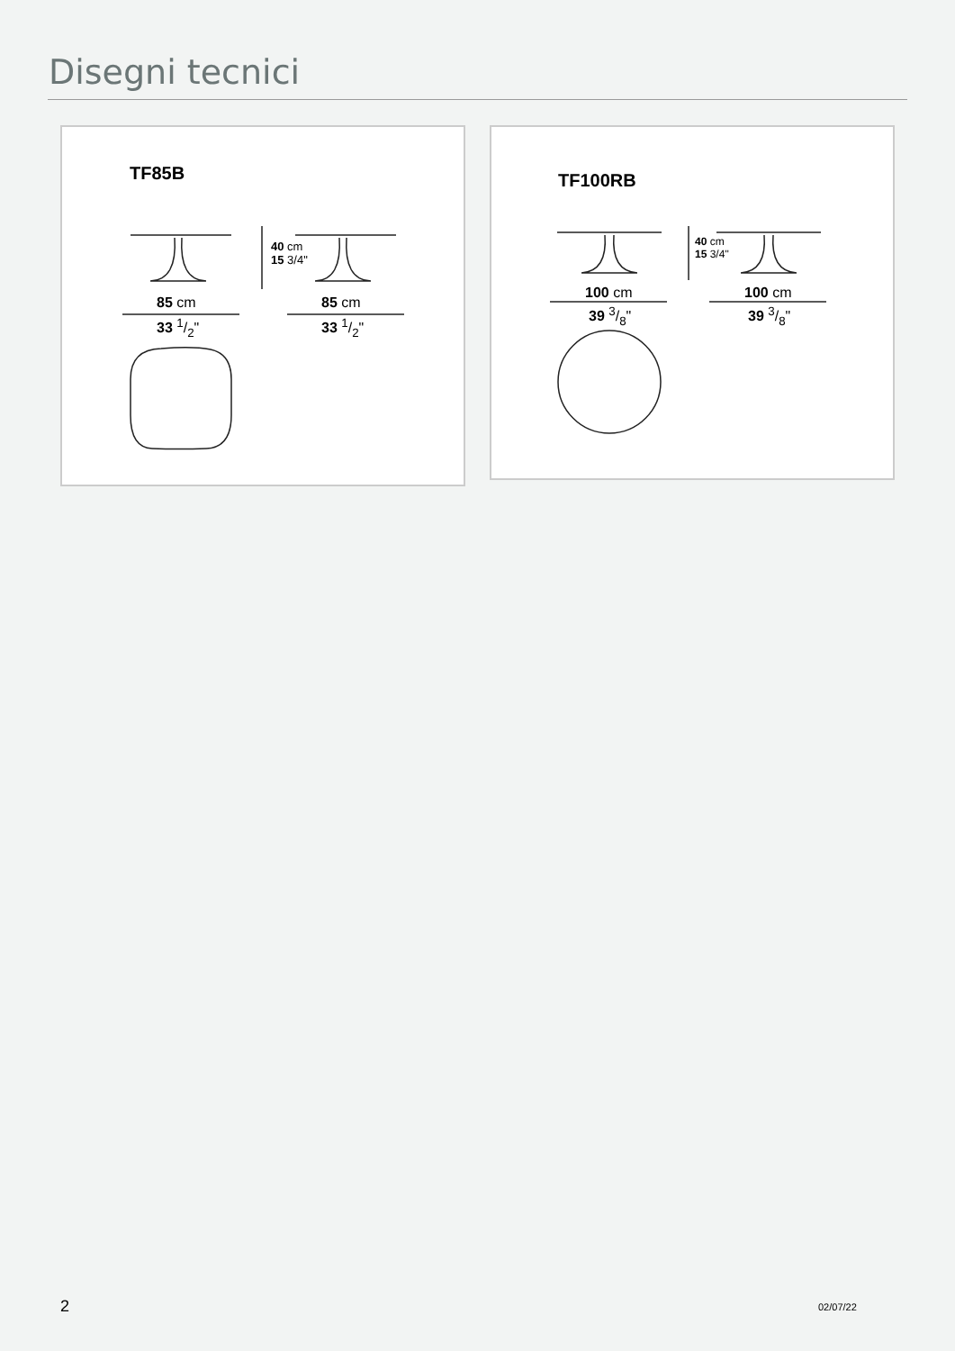Disegni tecnici
TF85B
85 cm
33 1/2"
85 cm
33 1/2"
40 cm
15 3/4"
TF100RB
100 cm
39 3/8"
100 cm
39 3/8"
40 cm
15 3/4"
2 02/07/22